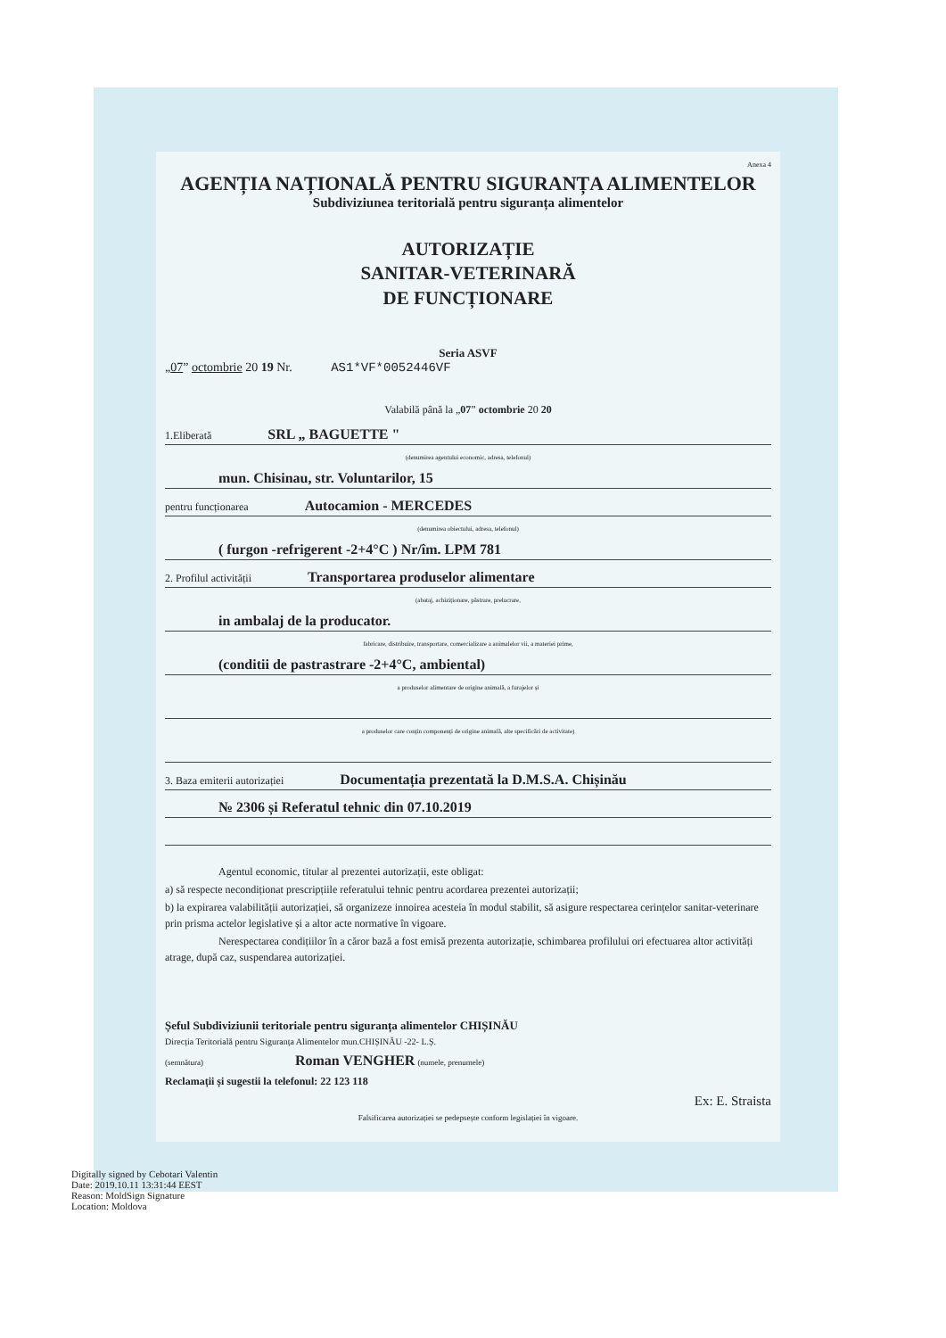Anexa 4
AGENȚIA NAȚIONALĂ PENTRU SIGURANȚA ALIMENTELOR
Subdiviziunea teritorială pentru siguranța alimentelor
AUTORIZAȚIE
SANITAR-VETERINARĂ
DE FUNCȚIONARE
Seria ASVF
„07” octombrie 20 19 Nr. AS1*VF*0052446VF
Valabilă până la „07” octombrie 20 20
1.Eliberată SRL „ BAGUETTE "
(denumirea agentului economic, adresa, telefonul)
mun. Chisinau, str. Voluntarilor, 15
pentru funcționarea Autocamion - MERCEDES
(denumirea obiectului, adresa, telefonul)
( furgon -refrigerent -2+4°C ) Nr/îm. LPM 781
2. Profilul activității Transportarea produselor alimentare
(abataj, achiziționare, păstrare, prelucrare,
in ambalaj de la producator.
fabricare, distribuire, transportare, comercializare a animalelor vii, a materiei prime,
(conditii de pastrastrare -2+4°C, ambiental)
a produselor alimentare de origine animală, a furajelor și
a produselor care conțin componenți de origine animală, alte specificări de activitate)
3. Baza emiterii autorizației Documentația prezentată la D.M.S.A. Chișinău
№ 2306 și Referatul tehnic din 07.10.2019
Agentul economic, titular al prezentei autorizații, este obligat:
a) să respecte necondiționat prescripțiile referatului tehnic pentru acordarea prezentei autorizații;
b) la expirarea valabilității autorizației, să organizeze innoirea acesteia în modul stabilit, să asigure respectarea cerințelor sanitar-veterinare prin prisma actelor legislative și a altor acte normative în vigoare.
Nerespectarea condițiilor în a căror bază a fost emisă prezenta autorizație, schimbarea profilului ori efectuarea altor activități atrage, după caz, suspendarea autorizației.
Șeful Subdiviziunii teritoriale pentru siguranța alimentelor CHIȘINĂU
Direcția Teritorială pentru Siguranța Alimentelor mun.CHIȘINĂU -22- L.Ș.
(semnătura) Roman VENGHER (numele, prenumele)
Reclamații și sugestii la telefonul: 22 123 118
Ex: E. Straista
Falsificarea autorizației se pedepsește conform legislației în vigoare.
Digitally signed by Cebotari Valentin
Date: 2019.10.11 13:31:44 EEST
Reason: MoldSign Signature
Location: Moldova